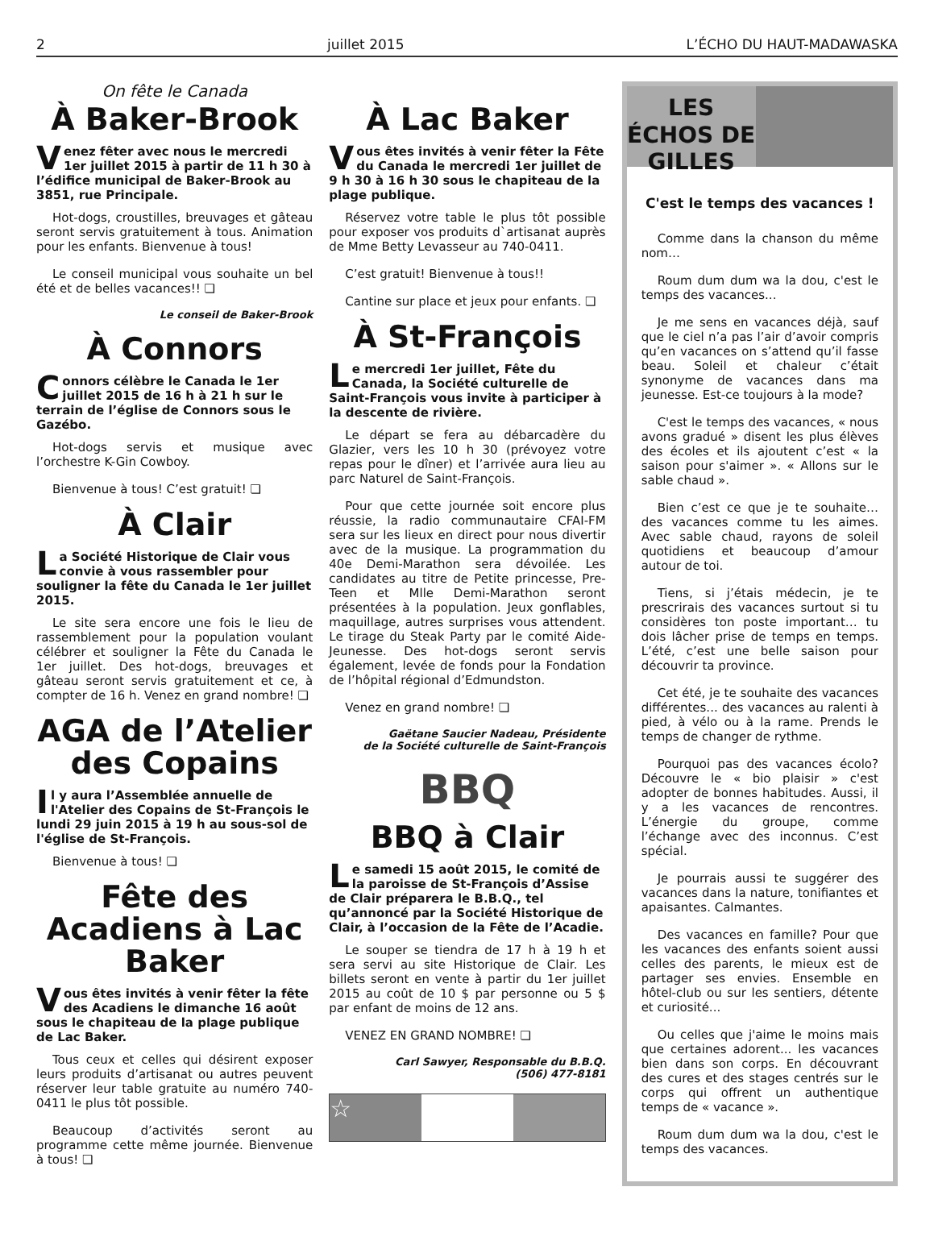2 juillet 2015 L’ÉCHO DU HAUT-MADAWASKA
On fête le Canada
À Baker-Brook
Venez fêter avec nous le mercredi 1er juillet 2015 à partir de 11 h 30 à l’édifice municipal de Baker-Brook au 3851, rue Principale.
Hot-dogs, croustilles, breuvages et gâteau seront servis gratuitement à tous. Animation pour les enfants. Bienvenue à tous!
Le conseil municipal vous souhaite un bel été et de belles vacances!! ❏
Le conseil de Baker-Brook
À Connors
Connors célèbre le Canada le 1er juillet 2015 de 16 h à 21 h sur le terrain de l’église de Connors sous le Gazébo.
Hot-dogs servis et musique avec l’orchestre K-Gin Cowboy.
Bienvenue à tous! C’est gratuit! ❏
À Clair
La Société Historique de Clair vous convie à vous rassembler pour souligner la fête du Canada le 1er juillet 2015.
Le site sera encore une fois le lieu de rassemblement pour la population voulant célébrer et souligner la Fête du Canada le 1er juillet. Des hot-dogs, breuvages et gâteau seront servis gratuitement et ce, à compter de 16 h. Venez en grand nombre! ❏
AGA de l’Atelier des Copains
Il y aura l’Assemblée annuelle de l'Atelier des Copains de St-François le lundi 29 juin 2015 à 19 h au sous-sol de l'église de St-François.
Bienvenue à tous! ❏
Fête des Acadiens à Lac Baker
Vous êtes invités à venir fêter la fête des Acadiens le dimanche 16 août sous le chapiteau de la plage publique de Lac Baker.
Tous ceux et celles qui désirent exposer leurs produits d’artisanat ou autres peuvent réserver leur table gratuite au numéro 740-0411 le plus tôt possible.
Beaucoup d’activités seront au programme cette même journée. Bienvenue à tous! ❏
À Lac Baker
Vous êtes invités à venir fêter la Fête du Canada le mercredi 1er juillet de 9 h 30 à 16 h 30 sous le chapiteau de la plage publique.
Réservez votre table le plus tôt possible pour exposer vos produits d`artisanat auprès de Mme Betty Levasseur au 740-0411.
C’est gratuit! Bienvenue à tous!!
Cantine sur place et jeux pour enfants. ❏
À St-François
Le mercredi 1er juillet, Fête du Canada, la Société culturelle de Saint-François vous invite à participer à la descente de rivière.
Le départ se fera au débarcadère du Glazier, vers les 10 h 30 (prévoyez votre repas pour le dîner) et l’arrivée aura lieu au parc Naturel de Saint-François.
Pour que cette journée soit encore plus réussie, la radio communautaire CFAI-FM sera sur les lieux en direct pour nous divertir avec de la musique. La programmation du 40e Demi-Marathon sera dévoilée. Les candidates au titre de Petite princesse, Pre-Teen et Mlle Demi-Marathon seront présentées à la population. Jeux gonflables, maquillage, autres surprises vous attendent. Le tirage du Steak Party par le comité Aide-Jeunesse. Des hot-dogs seront servis également, levée de fonds pour la Fondation de l’hôpital régional d’Edmundston.
Venez en grand nombre! ❏
Gaëtane Saucier Nadeau, Présidente
de la Société culturelle de Saint-François
BBQ
BBQ à Clair
Le samedi 15 août 2015, le comité de la paroisse de St-François d’Assise de Clair préparera le B.B.Q., tel qu’annoncé par la Société Historique de Clair, à l’occasion de la Fête de l’Acadie.
Le souper se tiendra de 17 h à 19 h et sera servi au site Historique de Clair. Les billets seront en vente à partir du 1er juillet 2015 au coût de 10 $ par personne ou 5 $ par enfant de moins de 12 ans.
VENEZ EN GRAND NOMBRE! ❏
Carl Sawyer, Responsable du B.B.Q.
(506) 477-8181
☆
LES ÉCHOS DE GILLES
C'est le temps des vacances !
Comme dans la chanson du même nom…
Roum dum dum wa la dou, c'est le temps des vacances...
Je me sens en vacances déjà, sauf que le ciel n’a pas l’air d’avoir compris qu’en vacances on s’attend qu’il fasse beau. Soleil et chaleur c’était synonyme de vacances dans ma jeunesse. Est-ce toujours à la mode?
C'est le temps des vacances, « nous avons gradué » disent les plus élèves des écoles et ils ajoutent c’est « la saison pour s'aimer ». « Allons sur le sable chaud ».
Bien c’est ce que je te souhaite… des vacances comme tu les aimes. Avec sable chaud, rayons de soleil quotidiens et beaucoup d’amour autour de toi.
Tiens, si j’étais médecin, je te prescrirais des vacances surtout si tu considères ton poste important… tu dois lâcher prise de temps en temps. L’été, c’est une belle saison pour découvrir ta province.
Cet été, je te souhaite des vacances différentes... des vacances au ralenti à pied, à vélo ou à la rame. Prends le temps de changer de rythme.
Pourquoi pas des vacances écolo? Découvre le « bio plaisir » c'est adopter de bonnes habitudes. Aussi, il y a les vacances de rencontres. L’énergie du groupe, comme l’échange avec des inconnus. C’est spécial.
Je pourrais aussi te suggérer des vacances dans la nature, tonifiantes et apaisantes. Calmantes.
Des vacances en famille? Pour que les vacances des enfants soient aussi celles des parents, le mieux est de partager ses envies. Ensemble en hôtel-club ou sur les sentiers, détente et curiosité...
Ou celles que j'aime le moins mais que certaines adorent... les vacances bien dans son corps. En découvrant des cures et des stages centrés sur le corps qui offrent un authentique temps de « vacance ».
Roum dum dum wa la dou, c'est le temps des vacances.